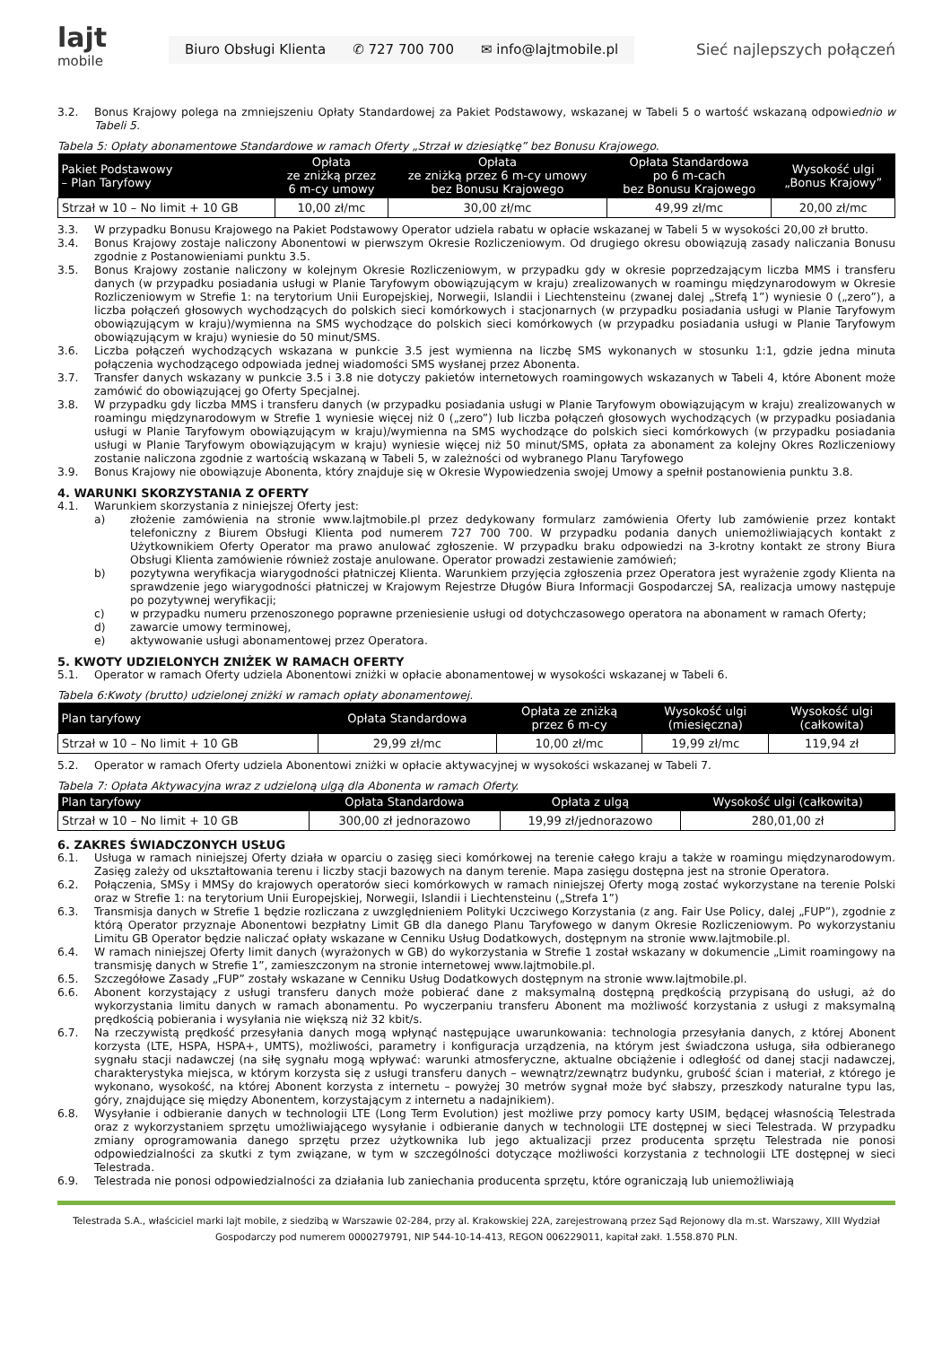lajt
mobile
Biuro Obsługi Klienta ✆ 727 700 700 ✉ info@lajtmobile.pl
Sieć najlepszych połączeń
3.2. Bonus Krajowy polega na zmniejszeniu Opłaty Standardowej za Pakiet Podstawowy, wskazanej w Tabeli 5 o wartość wskazaną odpowiednio w Tabeli 5.
Tabela 5: Opłaty abonamentowe Standardowe w ramach Oferty „Strzał w dziesiątkę” bez Bonusu Krajowego.
| Pakiet Podstawowy – Plan Taryfowy | Opłata ze zniżką przez 6 m-cy umowy | Opłata ze zniżką przez 6 m-cy umowy bez Bonusu Krajowego | Opłata Standardowa po 6 m-cach bez Bonusu Krajowego | Wysokość ulgi „Bonus Krajowy” |
| --- | --- | --- | --- | --- |
| Strzał w 10 – No limit + 10 GB | 10,00 zł/mc | 30,00 zł/mc | 49,99 zł/mc | 20,00 zł/mc |
3.3. W przypadku Bonusu Krajowego na Pakiet Podstawowy Operator udziela rabatu w opłacie wskazanej w Tabeli 5 w wysokości 20,00 zł brutto.
3.4. Bonus Krajowy zostaje naliczony Abonentowi w pierwszym Okresie Rozliczeniowym. Od drugiego okresu obowiązują zasady naliczania Bonusu zgodnie z Postanowieniami punktu 3.5.
3.5. Bonus Krajowy zostanie naliczony w kolejnym Okresie Rozliczeniowym, w przypadku gdy w okresie poprzedzającym liczba MMS i transferu danych (w przypadku posiadania usługi w Planie Taryfowym obowiązującym w kraju) zrealizowanych w roamingu międzynarodowym w Okresie Rozliczeniowym w Strefie 1: na terytorium Unii Europejskiej, Norwegii, Islandii i Liechtensteinu (zwanej dalej „Strefą 1”) wyniesie 0 („zero”), a liczba połączeń głosowych wychodzących do polskich sieci komórkowych i stacjonarnych (w przypadku posiadania usługi w Planie Taryfowym obowiązującym w kraju)/wymienna na SMS wychodzące do polskich sieci komórkowych (w przypadku posiadania usługi w Planie Taryfowym obowiązującym w kraju) wyniesie do 50 minut/SMS.
3.6. Liczba połączeń wychodzących wskazana w punkcie 3.5 jest wymienna na liczbę SMS wykonanych w stosunku 1:1, gdzie jedna minuta połączenia wychodzącego odpowiada jednej wiadomości SMS wysłanej przez Abonenta.
3.7. Transfer danych wskazany w punkcie 3.5 i 3.8 nie dotyczy pakietów internetowych roamingowych wskazanych w Tabeli 4, które Abonent może zamówić do obowiązującej go Oferty Specjalnej.
3.8. W przypadku gdy liczba MMS i transferu danych (w przypadku posiadania usługi w Planie Taryfowym obowiązującym w kraju) zrealizowanych w roamingu międzynarodowym w Strefie 1 wyniesie więcej niż 0 („zero”) lub liczba połączeń głosowych wychodzących (w przypadku posiadania usługi w Planie Taryfowym obowiązującym w kraju)/wymienna na SMS wychodzące do polskich sieci komórkowych (w przypadku posiadania usługi w Planie Taryfowym obowiązującym w kraju) wyniesie więcej niż 50 minut/SMS, opłata za abonament za kolejny Okres Rozliczeniowy zostanie naliczona zgodnie z wartością wskazaną w Tabeli 5, w zależności od wybranego Planu Taryfowego
3.9. Bonus Krajowy nie obowiązuje Abonenta, który znajduje się w Okresie Wypowiedzenia swojej Umowy a spełnił postanowienia punktu 3.8.
4. WARUNKI SKORZYSTANIA Z OFERTY
4.1. Warunkiem skorzystania z niniejszej Oferty jest:
a) złożenie zamówienia na stronie www.lajtmobile.pl przez dedykowany formularz zamówienia Oferty lub zamówienie przez kontakt telefoniczny z Biurem Obsługi Klienta pod numerem 727 700 700. W przypadku podania danych uniemożliwiających kontakt z Użytkownikiem Oferty Operator ma prawo anulować zgłoszenie. W przypadku braku odpowiedzi na 3-krotny kontakt ze strony Biura Obsługi Klienta zamówienie również zostaje anulowane. Operator prowadzi zestawienie zamówień;
b) pozytywna weryfikacja wiarygodności płatniczej Klienta. Warunkiem przyjęcia zgłoszenia przez Operatora jest wyrażenie zgody Klienta na sprawdzenie jego wiarygodności płatniczej w Krajowym Rejestrze Długów Biura Informacji Gospodarczej SA, realizacja umowy następuje po pozytywnej weryfikacji;
c) w przypadku numeru przenoszonego poprawne przeniesienie usługi od dotychczasowego operatora na abonament w ramach Oferty;
d) zawarcie umowy terminowej,
e) aktywowanie usługi abonamentowej przez Operatora.
5. KWOTY UDZIELONYCH ZNIŻEK W RAMACH OFERTY
5.1. Operator w ramach Oferty udziela Abonentowi zniżki w opłacie abonamentowej w wysokości wskazanej w Tabeli 6.
Tabela 6:Kwoty (brutto) udzielonej zniżki w ramach opłaty abonamentowej.
| Plan taryfowy | Opłata Standardowa | Opłata ze zniżką przez 6 m-cy | Wysokość ulgi (miesięczna) | Wysokość ulgi (całkowita) |
| --- | --- | --- | --- | --- |
| Strzał w 10 – No limit + 10 GB | 29,99 zł/mc | 10,00 zł/mc | 19,99 zł/mc | 119,94 zł |
5.2. Operator w ramach Oferty udziela Abonentowi zniżki w opłacie aktywacyjnej w wysokości wskazanej w Tabeli 7.
Tabela 7: Opłata Aktywacyjna wraz z udzieloną ulgą dla Abonenta w ramach Oferty.
| Plan taryfowy | Opłata Standardowa | Opłata z ulgą | Wysokość ulgi (całkowita) |
| --- | --- | --- | --- |
| Strzał w 10 – No limit + 10 GB | 300,00 zł jednorazowo | 19,99 zł/jednorazowo | 280,01,00 zł |
6. ZAKRES ŚWIADCZONYCH USŁUG
6.1. Usługa w ramach niniejszej Oferty działa w oparciu o zasięg sieci komórkowej na terenie całego kraju a także w roamingu międzynarodowym. Zasięg zależy od ukształtowania terenu i liczby stacji bazowych na danym terenie. Mapa zasięgu dostępna jest na stronie Operatora.
6.2. Połączenia, SMSy i MMSy do krajowych operatorów sieci komórkowych w ramach niniejszej Oferty mogą zostać wykorzystane na terenie Polski oraz w Strefie 1: na terytorium Unii Europejskiej, Norwegii, Islandii i Liechtensteinu („Strefa 1”)
6.3. Transmisja danych w Strefie 1 będzie rozliczana z uwzględnieniem Polityki Uczciwego Korzystania (z ang. Fair Use Policy, dalej „FUP”), zgodnie z którą Operator przyznaje Abonentowi bezpłatny Limit GB dla danego Planu Taryfowego w danym Okresie Rozliczeniowym. Po wykorzystaniu Limitu GB Operator będzie naliczać opłaty wskazane w Cenniku Usług Dodatkowych, dostępnym na stronie www.lajtmobile.pl.
6.4. W ramach niniejszej Oferty limit danych (wyrażonych w GB) do wykorzystania w Strefie 1 został wskazany w dokumencie „Limit roamingowy na transmisję danych w Strefie 1”, zamieszczonym na stronie internetowej www.lajtmobile.pl.
6.5. Szczegółowe Zasady „FUP” zostały wskazane w Cenniku Usług Dodatkowych dostępnym na stronie www.lajtmobile.pl.
6.6. Abonent korzystający z usługi transferu danych może pobierać dane z maksymalną dostępną prędkością przypisaną do usługi, aż do wykorzystania limitu danych w ramach abonamentu. Po wyczerpaniu transferu Abonent ma możliwość korzystania z usługi z maksymalną prędkością pobierania i wysyłania nie większą niż 32 kbit/s.
6.7. Na rzeczywistą prędkość przesyłania danych mogą wpłynąć następujące uwarunkowania: technologia przesyłania danych, z której Abonent korzysta (LTE, HSPA, HSPA+, UMTS), możliwości, parametry i konfiguracja urządzenia, na którym jest świadczona usługa, siła odbieranego sygnału stacji nadawczej (na siłę sygnału mogą wpływać: warunki atmosferyczne, aktualne obciążenie i odległość od danej stacji nadawczej, charakterystyka miejsca, w którym korzysta się z usługi transferu danych – wewnątrz/zewnątrz budynku, grubość ścian i materiał, z którego je wykonano, wysokość, na której Abonent korzysta z internetu – powyżej 30 metrów sygnał może być słabszy, przeszkody naturalne typu las, góry, znajdujące się między Abonentem, korzystającym z internetu a nadajnikiem).
6.8. Wysyłanie i odbieranie danych w technologii LTE (Long Term Evolution) jest możliwe przy pomocy karty USIM, będącej własnością Telestrada oraz z wykorzystaniem sprzętu umożliwiającego wysyłanie i odbieranie danych w technologii LTE dostępnej w sieci Telestrada. W przypadku zmiany oprogramowania danego sprzętu przez użytkownika lub jego aktualizacji przez producenta sprzętu Telestrada nie ponosi odpowiedzialności za skutki z tym związane, w tym w szczególności dotyczące możliwości korzystania z technologii LTE dostępnej w sieci Telestrada.
6.9. Telestrada nie ponosi odpowiedzialności za działania lub zaniechania producenta sprzętu, które ograniczają lub uniemożliwiają
Telestrada S.A., właściciel marki lajt mobile, z siedzibą w Warszawie 02-284, przy al. Krakowskiej 22A, zarejestrowaną przez Sąd Rejonowy dla m.st. Warszawy, XIII Wydział
Gospodarczy pod numerem 0000279791, NIP 544-10-14-413, REGON 006229011, kapitał zakł. 1.558.870 PLN.